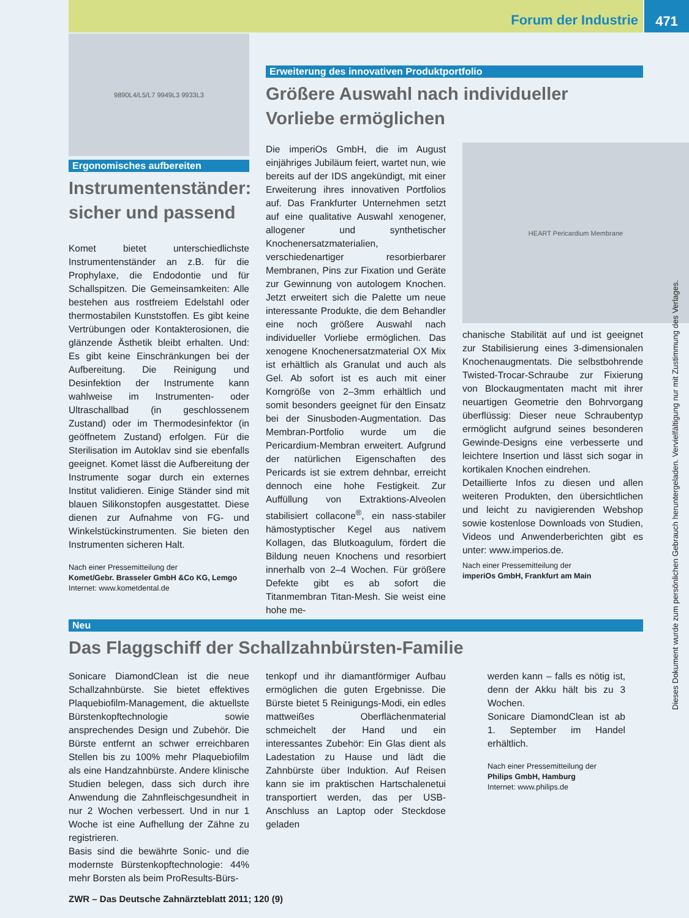Forum der Industrie
471
9890L4/L5/L7 9949L3 9933L3
Ergonomisches aufbereiten
Instrumentenständer: sicher und passend
Komet bietet unterschiedlichste Instrumentenständer an z.B. für die Prophylaxe, die Endodontie und für Schallspitzen. Die Gemeinsamkeiten: Alle bestehen aus rostfreiem Edelstahl oder thermostabilen Kunststoffen. Es gibt keine Vertrübungen oder Kontakterosionen, die glänzende Ästhetik bleibt erhalten. Und: Es gibt keine Einschränkungen bei der Aufbereitung. Die Reinigung und Desinfektion der Instrumente kann wahlweise im Instrumenten- oder Ultraschallbad (in geschlossenem Zustand) oder im Thermodesinfektor (in geöffnetem Zustand) erfolgen. Für die Sterilisation im Autoklav sind sie ebenfalls geeignet. Komet lässt die Aufbereitung der Instrumente sogar durch ein externes Institut validieren. Einige Ständer sind mit blauen Silikonstopfen ausgestattet. Diese dienen zur Aufnahme von FG- und Winkelstückinstrumenten. Sie bieten den Instrumenten sicheren Halt.
Nach einer Pressemitteilung der
Komet/Gebr. Brasseler GmbH &Co KG, Lemgo
Internet: www.kometdental.de
Erweiterung des innovativen Produktportfolio
Größere Auswahl nach individueller
Vorliebe ermöglichen
Die imperiOs GmbH, die im August einjähriges Jubiläum feiert, wartet nun, wie bereits auf der IDS angekündigt, mit einer Erweiterung ihres innovativen Portfolios auf. Das Frankfurter Unternehmen setzt auf eine qualitative Auswahl xenogener, allogener und synthetischer Knochenersatzmaterialien, verschiedenartiger resorbierbarer Membranen, Pins zur Fixation und Geräte zur Gewinnung von autologem Knochen. Jetzt erweitert sich die Palette um neue interessante Produkte, die dem Behandler eine noch größere Auswahl nach individueller Vorliebe ermöglichen. Das xenogene Knochenersatzmaterial OX Mix ist erhältlich als Granulat und auch als Gel. Ab sofort ist es auch mit einer Korngröße von 2–3mm erhältlich und somit besonders geeignet für den Einsatz bei der Sinusboden-Augmentation. Das Membran-Portfolio wurde um die Pericardium-Membran erweitert. Aufgrund der natürlichen Eigenschaften des Pericards ist sie extrem dehnbar, erreicht dennoch eine hohe Festigkeit. Zur Auffüllung von Extraktions-Alveolen stabilisiert collacone<sup>®</sup>, ein nass-stabiler hämostyptischer Kegel aus nativem Kollagen, das Blutkoagulum, fördert die Bildung neuen Knochens und resorbiert innerhalb von 2–4 Wochen. Für größere Defekte gibt es ab sofort die Titanmembran Titan-Mesh. Sie weist eine hohe me-
HEART Pericardium Membrane
chanische Stabilität auf und ist geeignet zur Stabilisierung eines 3-dimensionalen Knochenaugmentats. Die selbstbohrende Twisted-Trocar-Schraube zur Fixierung von Blockaugmentaten macht mit ihrer neuartigen Geometrie den Bohrvorgang überflüssig: Dieser neue Schraubentyp ermöglicht aufgrund seines besonderen Gewinde-Designs eine verbesserte und leichtere Insertion und lässt sich sogar in kortikalen Knochen eindrehen.
Detaillierte Infos zu diesen und allen weiteren Produkten, den übersichtlichen und leicht zu navigierenden Webshop sowie kostenlose Downloads von Studien, Videos und Anwenderberichten gibt es unter: www.imperios.de.
Nach einer Pressemitteilung der
imperiOs GmbH, Frankfurt am Main
Neu
Das Flaggschiff der Schallzahnbürsten-Familie
Sonicare DiamondClean ist die neue Schallzahnbürste. Sie bietet effektives Plaquebiofilm-Management, die aktuellste Bürstenkopftechnologie sowie ansprechendes Design und Zubehör. Die Bürste entfernt an schwer erreichbaren Stellen bis zu 100% mehr Plaquebiofilm als eine Handzahnbürste. Andere klinische Studien belegen, dass sich durch ihre Anwendung die Zahnfleischgesundheit in nur 2 Wochen verbessert. Und in nur 1 Woche ist eine Aufhellung der Zähne zu registrieren.
Basis sind die bewährte Sonic- und die modernste Bürstenkopftechnologie: 44% mehr Borsten als beim ProResults-Bürs-
tenkopf und ihr diamantförmiger Aufbau ermöglichen die guten Ergebnisse. Die Bürste bietet 5 Reinigungs-Modi, ein edles mattweißes Oberflächenmaterial schmeichelt der Hand und ein interessantes Zubehör: Ein Glas dient als Ladestation zu Hause und lädt die Zahnbürste über Induktion. Auf Reisen kann sie im praktischen Hartschalenetui transportiert werden, das per USB-Anschluss an Laptop oder Steckdose geladen
werden kann – falls es nötig ist, denn der Akku hält bis zu 3 Wochen.
Sonicare DiamondClean ist ab 1. September im Handel erhältlich.
Nach einer Pressemitteilung der
Philips GmbH, Hamburg
Internet: www.philips.de
ZWR – Das Deutsche Zahnärzteblatt 2011; 120 (9)
Dieses Dokument wurde zum persönlichen Gebrauch heruntergeladen. Vervielfältigung nur mit Zustimmung des Verlages.